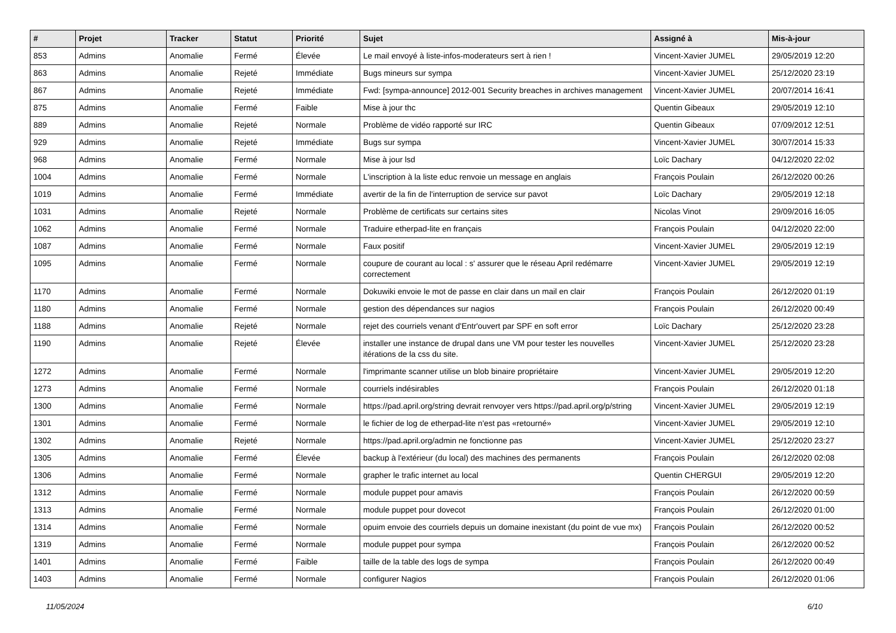| # | Projet | Tracker | Statut | Priorité | Sujet | Assigné à | Mis-à-jour |
| --- | --- | --- | --- | --- | --- | --- | --- |
| 853 | Admins | Anomalie | Fermé | Élevée | Le mail envoyé à liste-infos-moderateurs sert à rien ! | Vincent-Xavier JUMEL | 29/05/2019 12:20 |
| 863 | Admins | Anomalie | Rejeté | Immédiate | Bugs mineurs sur sympa | Vincent-Xavier JUMEL | 25/12/2020 23:19 |
| 867 | Admins | Anomalie | Rejeté | Immédiate | Fwd: [sympa-announce] 2012-001 Security breaches in archives management | Vincent-Xavier JUMEL | 20/07/2014 16:41 |
| 875 | Admins | Anomalie | Fermé | Faible | Mise à jour thc | Quentin Gibeaux | 29/05/2019 12:10 |
| 889 | Admins | Anomalie | Rejeté | Normale | Problème de vidéo rapporté sur IRC | Quentin Gibeaux | 07/09/2012 12:51 |
| 929 | Admins | Anomalie | Rejeté | Immédiate | Bugs sur sympa | Vincent-Xavier JUMEL | 30/07/2014 15:33 |
| 968 | Admins | Anomalie | Fermé | Normale | Mise à jour lsd | Loïc Dachary | 04/12/2020 22:02 |
| 1004 | Admins | Anomalie | Fermé | Normale | L'inscription à la liste educ renvoie un message en anglais | François Poulain | 26/12/2020 00:26 |
| 1019 | Admins | Anomalie | Fermé | Immédiate | avertir de la fin de l'interruption de service sur pavot | Loïc Dachary | 29/05/2019 12:18 |
| 1031 | Admins | Anomalie | Rejeté | Normale | Problème de certificats sur certains sites | Nicolas Vinot | 29/09/2016 16:05 |
| 1062 | Admins | Anomalie | Fermé | Normale | Traduire etherpad-lite en français | François Poulain | 04/12/2020 22:00 |
| 1087 | Admins | Anomalie | Fermé | Normale | Faux positif | Vincent-Xavier JUMEL | 29/05/2019 12:19 |
| 1095 | Admins | Anomalie | Fermé | Normale | coupure de courant au local : s' assurer que le réseau April redémarre correctement | Vincent-Xavier JUMEL | 29/05/2019 12:19 |
| 1170 | Admins | Anomalie | Fermé | Normale | Dokuwiki envoie le mot de passe en clair dans un mail en clair | François Poulain | 26/12/2020 01:19 |
| 1180 | Admins | Anomalie | Fermé | Normale | gestion des dépendances sur nagios | François Poulain | 26/12/2020 00:49 |
| 1188 | Admins | Anomalie | Rejeté | Normale | rejet des courriels venant d'Entr'ouvert par SPF en soft error | Loïc Dachary | 25/12/2020 23:28 |
| 1190 | Admins | Anomalie | Rejeté | Élevée | installer une instance de drupal dans une VM pour tester les nouvelles itérations de la css du site. | Vincent-Xavier JUMEL | 25/12/2020 23:28 |
| 1272 | Admins | Anomalie | Fermé | Normale | l'imprimante scanner utilise un blob binaire propriétaire | Vincent-Xavier JUMEL | 29/05/2019 12:20 |
| 1273 | Admins | Anomalie | Fermé | Normale | courriels indésirables | François Poulain | 26/12/2020 01:18 |
| 1300 | Admins | Anomalie | Fermé | Normale | https://pad.april.org/string devrait renvoyer vers https://pad.april.org/p/string | Vincent-Xavier JUMEL | 29/05/2019 12:19 |
| 1301 | Admins | Anomalie | Fermé | Normale | le fichier de log de etherpad-lite n'est pas «retourné» | Vincent-Xavier JUMEL | 29/05/2019 12:10 |
| 1302 | Admins | Anomalie | Rejeté | Normale | https://pad.april.org/admin ne fonctionne pas | Vincent-Xavier JUMEL | 25/12/2020 23:27 |
| 1305 | Admins | Anomalie | Fermé | Élevée | backup à l'extérieur (du local) des machines des permanents | François Poulain | 26/12/2020 02:08 |
| 1306 | Admins | Anomalie | Fermé | Normale | grapher le trafic internet au local | Quentin CHERGUI | 29/05/2019 12:20 |
| 1312 | Admins | Anomalie | Fermé | Normale | module puppet pour amavis | François Poulain | 26/12/2020 00:59 |
| 1313 | Admins | Anomalie | Fermé | Normale | module puppet pour dovecot | François Poulain | 26/12/2020 01:00 |
| 1314 | Admins | Anomalie | Fermé | Normale | opuim envoie des courriels depuis un domaine inexistant (du point de vue mx) | François Poulain | 26/12/2020 00:52 |
| 1319 | Admins | Anomalie | Fermé | Normale | module puppet pour sympa | François Poulain | 26/12/2020 00:52 |
| 1401 | Admins | Anomalie | Fermé | Faible | taille de la table des logs de sympa | François Poulain | 26/12/2020 00:49 |
| 1403 | Admins | Anomalie | Fermé | Normale | configurer Nagios | François Poulain | 26/12/2020 01:06 |
11/05/2024 6/10